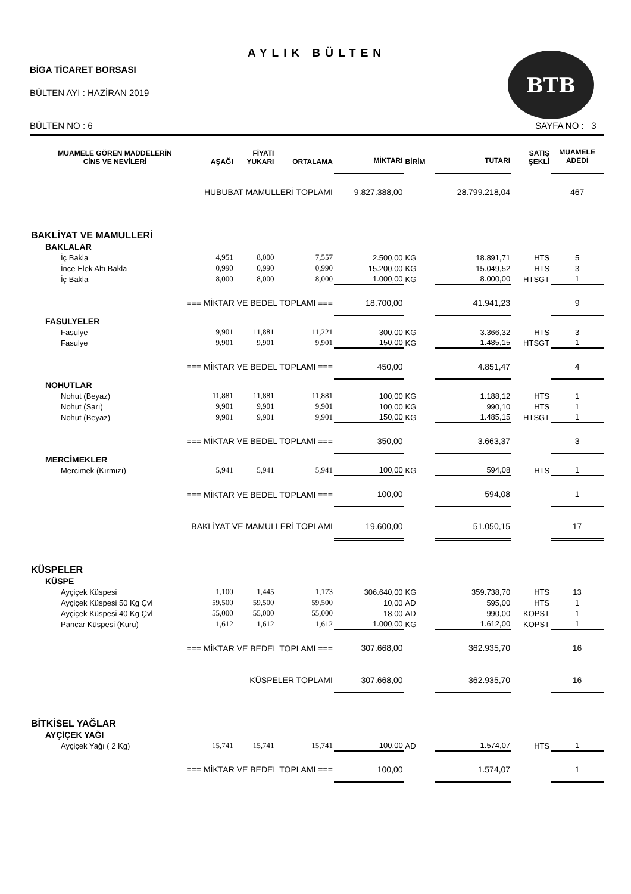BTB
AYLIK BÜLTEN
BİGA TİCARET BORSASI
BÜLTEN AYI : HAZİRAN 2019
BÜLTEN NO : 6 SAYFA NO : 3
| MUAMELE GÖREN MADDELERİN CİNS VE NEVİLERİ | AŞAĞI | FİYATI YUKARI | ORTALAMA | MİKTARI | BİRİM | TUTARI | SATIŞ ŞEKLİ | MUAMELE ADEDİ |
| --- | --- | --- | --- | --- | --- | --- | --- | --- |
| HUBUBAT MAMULLERİ TOPLAMI | | | | 9.827.388,00 | | 28.799.218,04 | | 467 |
| BAKLİYAT VE MAMULLERİ | | | | | | | | |
| BAKLALAR | | | | | | | | |
| İç Bakla | 4,951 | 8,000 | 7,557 | 2.500,00 | KG | 18.891,71 | HTS | 5 |
| İnce Elek Altı Bakla | 0,990 | 0,990 | 0,990 | 15.200,00 | KG | 15.049,52 | HTS | 3 |
| İç Bakla | 8,000 | 8,000 | 8,000 | 1.000,00 | KG | 8.000,00 | HTSGT | 1 |
| === MİKTAR VE BEDEL TOPLAMI === | | | | 18.700,00 | | 41.941,23 | | 9 |
| FASULYELER | | | | | | | | |
| Fasulye | 9,901 | 11,881 | 11,221 | 300,00 | KG | 3.366,32 | HTS | 3 |
| Fasulye | 9,901 | 9,901 | 9,901 | 150,00 | KG | 1.485,15 | HTSGT | 1 |
| === MİKTAR VE BEDEL TOPLAMI === | | | | 450,00 | | 4.851,47 | | 4 |
| NOHUTLAR | | | | | | | | |
| Nohut (Beyaz) | 11,881 | 11,881 | 11,881 | 100,00 | KG | 1.188,12 | HTS | 1 |
| Nohut (Sarı) | 9,901 | 9,901 | 9,901 | 100,00 | KG | 990,10 | HTS | 1 |
| Nohut (Beyaz) | 9,901 | 9,901 | 9,901 | 150,00 | KG | 1.485,15 | HTSGT | 1 |
| === MİKTAR VE BEDEL TOPLAMI === | | | | 350,00 | | 3.663,37 | | 3 |
| MERCİMEKLER | | | | | | | | |
| Mercimek (Kırmızı) | 5,941 | 5,941 | 5,941 | 100,00 | KG | 594,08 | HTS | 1 |
| === MİKTAR VE BEDEL TOPLAMI === | | | | 100,00 | | 594,08 | | 1 |
| BAKLİYAT VE MAMULLERİ TOPLAMI | | | | 19.600,00 | | 51.050,15 | | 17 |
| KÜSPELER | | | | | | | | |
| KÜSPE | | | | | | | | |
| Ayçiçek Küspesi | 1,100 | 1,445 | 1,173 | 306.640,00 | KG | 359.738,70 | HTS | 13 |
| Ayçiçek Küspesi 50 Kg Çvl | 59,500 | 59,500 | 59,500 | 10,00 | AD | 595,00 | HTS | 1 |
| Ayçiçek Küspesi 40 Kg Çvl | 55,000 | 55,000 | 55,000 | 18,00 | AD | 990,00 | KOPST | 1 |
| Pancar Küspesi (Kuru) | 1,612 | 1,612 | 1,612 | 1.000,00 | KG | 1.612,00 | KOPST | 1 |
| === MİKTAR VE BEDEL TOPLAMI === | | | | 307.668,00 | | 362.935,70 | | 16 |
| KÜSPELER TOPLAMI | | | | 307.668,00 | | 362.935,70 | | 16 |
| BİTKİSEL YAĞLAR | | | | | | | | |
| AYÇİÇEK YAĞI | | | | | | | | |
| Ayçiçek Yağı ( 2 Kg) | 15,741 | 15,741 | 15,741 | 100,00 | AD | 1.574,07 | HTS | 1 |
| === MİKTAR VE BEDEL TOPLAMI === | | | | 100,00 | | 1.574,07 | | 1 |